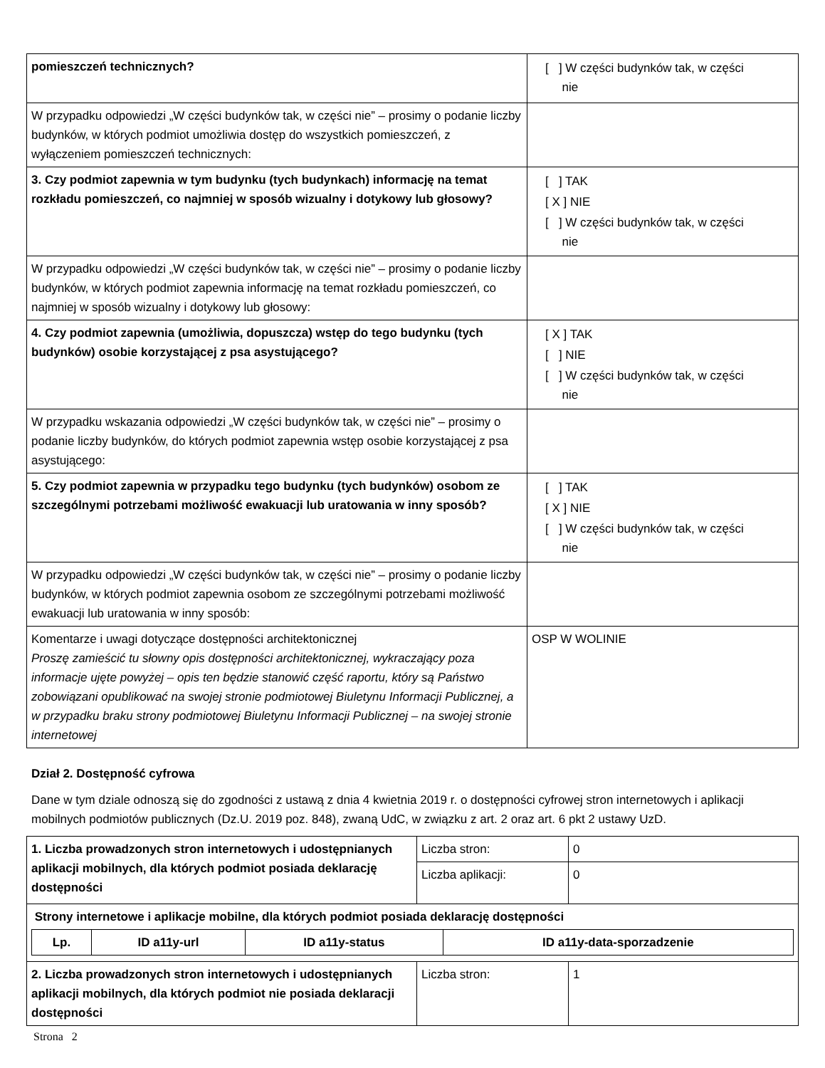| pomieszczeń technicznych? | [ ] W części budynków tak, w części nie |
| W przypadku odpowiedzi „W części budynków tak, w części nie” – prosimy o podanie liczby budynków, w których podmiot umożliwia dostęp do wszystkich pomieszczeń, z wyłączeniem pomieszczeń technicznych: | |
| 3. Czy podmiot zapewnia w tym budynku (tych budynkach) informację na temat rozkładu pomieszczeń, co najmniej w sposób wizualny i dotykowy lub głosowy? | [ ] TAK [ X ] NIE [ ] W części budynków tak, w części nie |
| W przypadku odpowiedzi „W części budynków tak, w części nie” – prosimy o podanie liczby budynków, w których podmiot zapewnia informację na temat rozkładu pomieszczeń, co najmniej w sposób wizualny i dotykowy lub głosowy: | |
| 4. Czy podmiot zapewnia (umożliwia, dopuszcza) wstęp do tego budynku (tych budynków) osobie korzystającej z psa asystującego? | [ X ] TAK [ ] NIE [ ] W części budynków tak, w części nie |
| W przypadku wskazania odpowiedzi „W części budynków tak, w części nie” – prosimy o podanie liczby budynków, do których podmiot zapewnia wstęp osobie korzystającej z psa asystującego: | |
| 5. Czy podmiot zapewnia w przypadku tego budynku (tych budynków) osobom ze szczególnymi potrzebami możliwość ewakuacji lub uratowania w inny sposób? | [ ] TAK [ X ] NIE [ ] W części budynków tak, w części nie |
| W przypadku odpowiedzi „W części budynków tak, w części nie” – prosimy o podanie liczby budynków, w których podmiot zapewnia osobom ze szczególnymi potrzebami możliwość ewakuacji lub uratowania w inny sposób: | |
| Komentarze i uwagi dotyczące dostępności architektonicznej Proszę zamieścić tu słowny opis dostępności architektonicznej, wykraczający poza informacje ujęte powyżej – opis ten będzie stanowić część raportu, który są Państwo zobowiązani opublikować na swojej stronie podmiotowej Biuletynu Informacji Publicznej, a w przypadku braku strony podmiotowej Biuletynu Informacji Publicznej – na swojej stronie internetowej | OSP W WOLINIE |
Dział 2. Dostępność cyfrowa
Dane w tym dziale odnoszą się do zgodności z ustawą z dnia 4 kwietnia 2019 r. o dostępności cyfrowej stron internetowych i aplikacji mobilnych podmiotów publicznych (Dz.U. 2019 poz. 848), zwaną UdC, w związku z art. 2 oraz art. 6 pkt 2 ustawy UzD.
| 1. Liczba prowadzonych stron internetowych i udostępnianych aplikacji mobilnych, dla których podmiot posiada deklarację dostępności | Liczba stron: | 0 |
| | Liczba aplikacji: | 0 |
| Strony internetowe i aplikacje mobilne, dla których podmiot posiada deklarację dostępności / Lp. / ID a11y-url / ID a11y-status / ID a11y-data-sporzadzenie / / --- / --- / --- / --- / | | |
| 2. Liczba prowadzonych stron internetowych i udostępnianych aplikacji mobilnych, dla których podmiot nie posiada deklaracji dostępności | Liczba stron: | 1 |
Strona 2